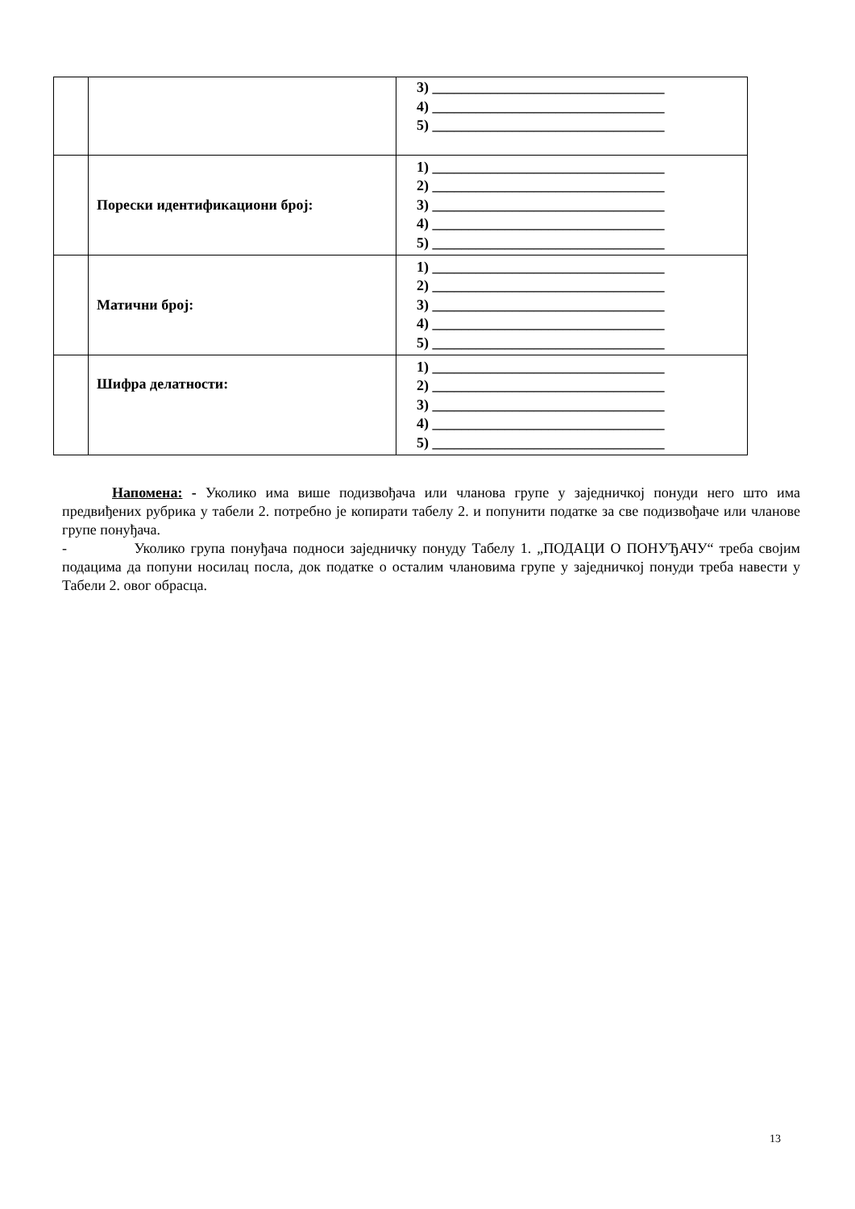| | | 3) ________________________________ 4) ________________________________ 5) ________________________________ |
| | Порески идентификациони број: | 1) ________________________________ 2) ________________________________ 3) ________________________________ 4) ________________________________ 5) ________________________________ |
| | Матични број: | 1) ________________________________ 2) ________________________________ 3) ________________________________ 4) ________________________________ 5) ________________________________ |
| | Шифра делатности: | 1) ________________________________ 2) ________________________________ 3) ________________________________ 4) ________________________________ 5) ________________________________ |
Напомена: - Уколико има више подизвођача или чланова групе у заједничкој понуди него што има предвиђених рубрика у табели 2. потребно је копирати табелу 2. и попунити податке за све подизвођаче или чланове групе понуђача.
- Уколико група понуђача подноси заједничку понуду Табелу 1. „ПОДАЦИ О ПОНУЂАЧУ“ треба својим подацима да попуни носилац посла, док податке о осталим члановима групе у заједничкој понуди треба навести у Табели 2. овог обрасца.
13